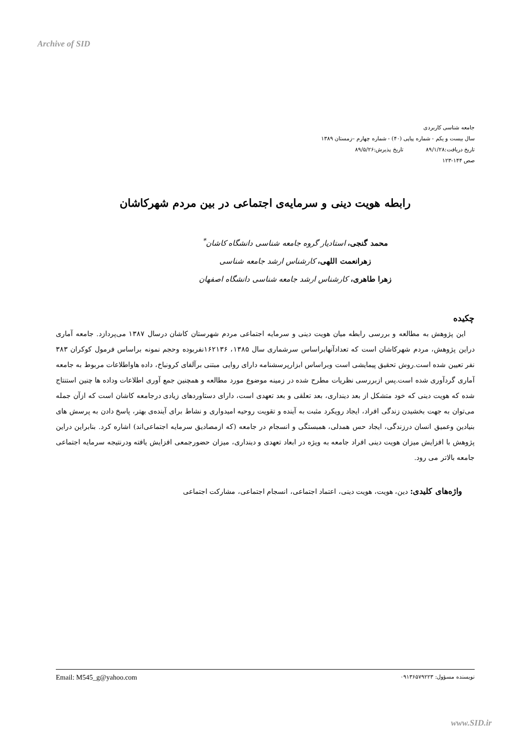Archive of SID
جامعه شناسی کاربردی
سال بیست و یکم - شماره پیاپی (۴۰) - شماره چهارم –زمستان ۱۳۸۹
تاریخ دریافت:۸۹/۱/۲۸ تاریخ پذیرش:۸۹/۵/۲۶
صص ۱۴۴-۱۲۳
رابطه هویت دینی و سرمایه‌ی اجتماعی در بین مردم شهرکاشان
محمد گنجی، استادیار گروه جامعه شناسی دانشگاه کاشان<sup>*</sup>
زهرانعمت اللهی، کارشناس ارشد جامعه شناسی
زهرا طاهری، کارشناس ارشد جامعه شناسی دانشگاه اصفهان
چکیده
این پژوهش به مطالعه و بررسی رابطه میان هویت دینی و سرمایه اجتماعی مردم شهرستان کاشان درسال ۱۳۸۷ می‌پردازد. جامعه آماری دراین پژوهش، مردم شهرکاشان است که تعدادآنهابراساس سرشماری سال ۱۳۸۵، ۱۶۲۱۳۶نفربوده وحجم نمونه براساس فرمول کوکران ۳۸۳ نفر تعیین شده است.روش تحقیق پیمایشی است وبراساس ابزارپرسشنامه دارای روایی مبتنی برآلفای کرونباخ، داده هاواطلاعات مربوط به جامعه آماری گردآوری شده است.پس ازبررسی نظریات مطرح شده در زمینه موضوع مورد مطالعه و همچنین جمع آوری اطلاعات وداده ها چنین استنتاج شده که هویت دینی که خود متشکل از بعد دینداری، بعد تعلقی و بعد تعهدی است، دارای دستاوردهای زیادی درجامعه کاشان است که ازآن جمله می‌توان به جهت بخشیدن زندگی افراد، ایجاد رویکرد مثبت به آینده و تقویت روحیه امیدواری و نشاط برای آینده‌ی بهتر، پاسخ دادن به پرسش های بنیادین وعمیق انسان درزندگی، ایجاد حس همدلی، همبستگی و انسجام در جامعه (که ازمصادیق سرمایه اجتماعی‌اند) اشاره کرد. بنابراین دراین پژوهش با افزایش میزان هویت دینی افراد جامعه به ویژه در ابعاد تعهدی و دینداری، میزان حضورجمعی افزایش یافته ودرنتیجه سرمایه اجتماعی جامعه بالاتر می رود.
واژه‌های کلیدی: دین، هویت، هویت دینی، اعتماد اجتماعی، انسجام اجتماعی، مشارکت اجتماعی
نویسنده مسؤول: ۰۹۱۳۶۵۷۹۲۲۳ Email: M545_g@yahoo.com
www.SID.ir